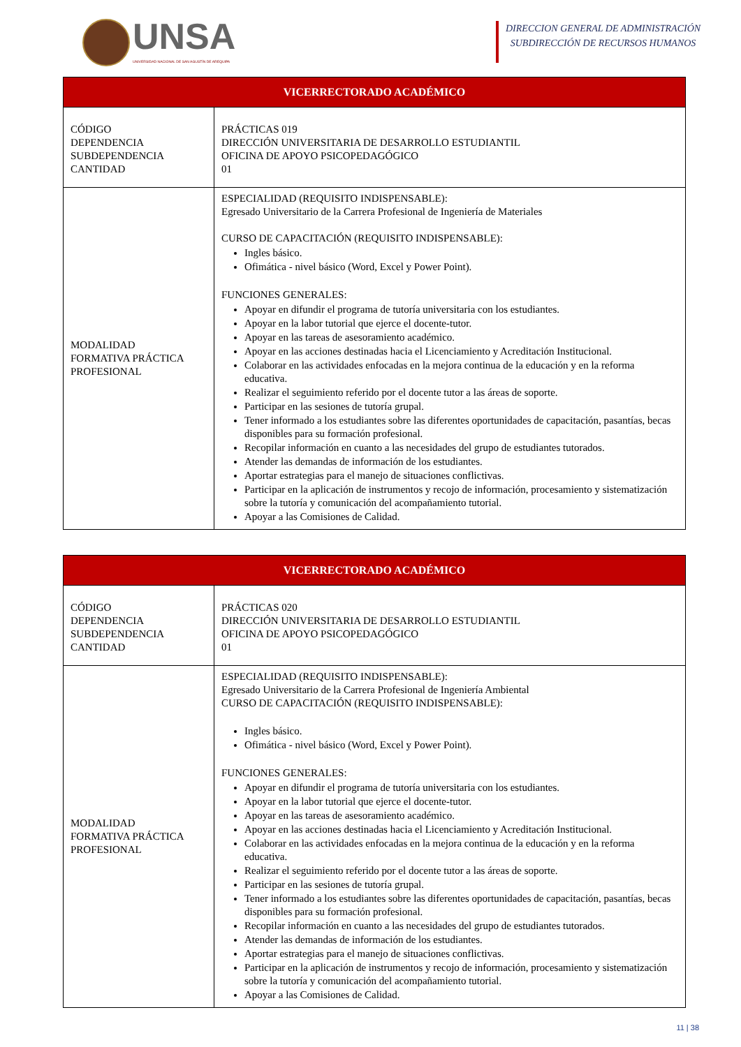UNSA
UNIVERSIDAD NACIONAL DE SAN AGUSTÍN DE AREQUIPA
DIRECCION GENERAL DE ADMINISTRACIÓN
SUBDIRECCIÓN DE RECURSOS HUMANOS
| VICERRECTORADO ACADÉMICO | |
| --- | --- |
| CÓDIGO DEPENDENCIA SUBDEPENDENCIA CANTIDAD | PRÁCTICAS 019 DIRECCIÓN UNIVERSITARIA DE DESARROLLO ESTUDIANTIL OFICINA DE APOYO PSICOPEDAGÓGICO 01 |
| MODALIDAD FORMATIVA PRÁCTICA PROFESIONAL | ESPECIALIDAD (REQUISITO INDISPENSABLE): Egresado Universitario de la Carrera Profesional de Ingeniería de Materiales CURSO DE CAPACITACIÓN (REQUISITO INDISPENSABLE): Ingles básico. Ofimática - nivel básico (Word, Excel y Power Point). FUNCIONES GENERALES: Apoyar en difundir el programa de tutoría universitaria con los estudiantes. Apoyar en la labor tutorial que ejerce el docente-tutor. Apoyar en las tareas de asesoramiento académico. Apoyar en las acciones destinadas hacia el Licenciamiento y Acreditación Institucional. Colaborar en las actividades enfocadas en la mejora continua de la educación y en la reforma educativa. Realizar el seguimiento referido por el docente tutor a las áreas de soporte. Participar en las sesiones de tutoría grupal. Tener informado a los estudiantes sobre las diferentes oportunidades de capacitación, pasantías, becas disponibles para su formación profesional. Recopilar información en cuanto a las necesidades del grupo de estudiantes tutorados. Atender las demandas de información de los estudiantes. Aportar estrategias para el manejo de situaciones conflictivas. Participar en la aplicación de instrumentos y recojo de información, procesamiento y sistematización sobre la tutoría y comunicación del acompañamiento tutorial. Apoyar a las Comisiones de Calidad. |
| VICERRECTORADO ACADÉMICO | |
| --- | --- |
| CÓDIGO DEPENDENCIA SUBDEPENDENCIA CANTIDAD | PRÁCTICAS 020 DIRECCIÓN UNIVERSITARIA DE DESARROLLO ESTUDIANTIL OFICINA DE APOYO PSICOPEDAGÓGICO 01 |
| MODALIDAD FORMATIVA PRÁCTICA PROFESIONAL | ESPECIALIDAD (REQUISITO INDISPENSABLE): Egresado Universitario de la Carrera Profesional de Ingeniería Ambiental CURSO DE CAPACITACIÓN (REQUISITO INDISPENSABLE): Ingles básico. Ofimática - nivel básico (Word, Excel y Power Point). FUNCIONES GENERALES: Apoyar en difundir el programa de tutoría universitaria con los estudiantes. Apoyar en la labor tutorial que ejerce el docente-tutor. Apoyar en las tareas de asesoramiento académico. Apoyar en las acciones destinadas hacia el Licenciamiento y Acreditación Institucional. Colaborar en las actividades enfocadas en la mejora continua de la educación y en la reforma educativa. Realizar el seguimiento referido por el docente tutor a las áreas de soporte. Participar en las sesiones de tutoría grupal. Tener informado a los estudiantes sobre las diferentes oportunidades de capacitación, pasantías, becas disponibles para su formación profesional. Recopilar información en cuanto a las necesidades del grupo de estudiantes tutorados. Atender las demandas de información de los estudiantes. Aportar estrategias para el manejo de situaciones conflictivas. Participar en la aplicación de instrumentos y recojo de información, procesamiento y sistematización sobre la tutoría y comunicación del acompañamiento tutorial. Apoyar a las Comisiones de Calidad. |
11 | 38